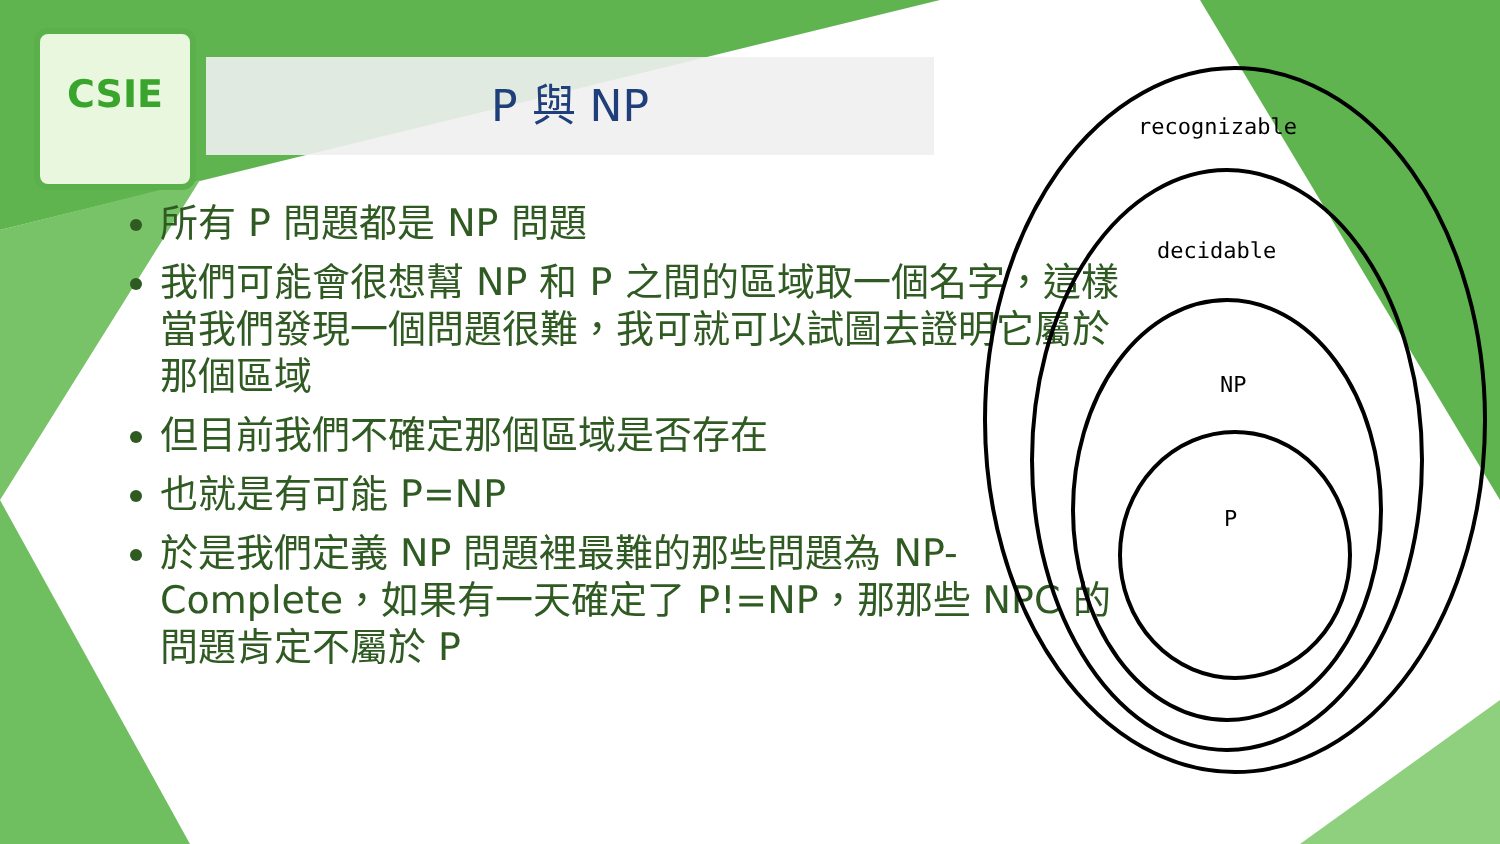CSIE
P 與 NP
所有 P 問題都是 NP 問題
我們可能會很想幫 NP 和 P 之間的區域取一個名字，這樣當我們發現一個問題很難，我可就可以試圖去證明它屬於那個區域
但目前我們不確定那個區域是否存在
也就是有可能 P=NP
於是我們定義 NP 問題裡最難的那些問題為 NP-Complete，如果有一天確定了 P!=NP，那那些 NPC 的問題肯定不屬於 P
recognizable
decidable
NP
P